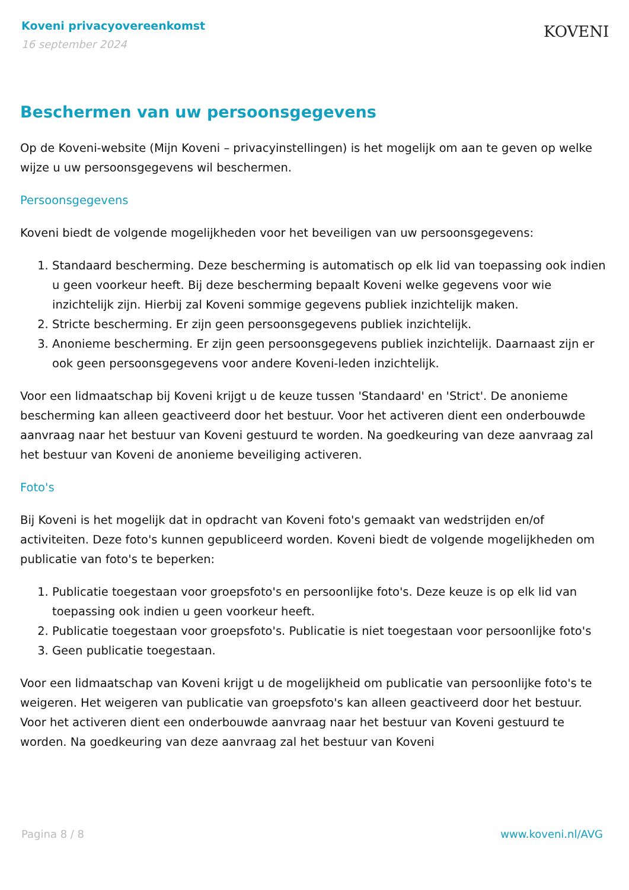Koveni privacyovereenkomst
16 september 2024
KOVENI
Beschermen van uw persoonsgegevens
Op de Koveni-website (Mijn Koveni – privacyinstellingen) is het mogelijk om aan te geven op welke wijze u uw persoonsgegevens wil beschermen.
Persoonsgegevens
Koveni biedt de volgende mogelijkheden voor het beveiligen van uw persoonsgegevens:
1. Standaard bescherming. Deze bescherming is automatisch op elk lid van toepassing ook indien u geen voorkeur heeft. Bij deze bescherming bepaalt Koveni welke gegevens voor wie inzichtelijk zijn. Hierbij zal Koveni sommige gegevens publiek inzichtelijk maken.
2. Stricte bescherming. Er zijn geen persoonsgegevens publiek inzichtelijk.
3. Anonieme bescherming. Er zijn geen persoonsgegevens publiek inzichtelijk. Daarnaast zijn er ook geen persoonsgegevens voor andere Koveni-leden inzichtelijk.
Voor een lidmaatschap bij Koveni krijgt u de keuze tussen 'Standaard' en 'Strict'. De anonieme bescherming kan alleen geactiveerd door het bestuur. Voor het activeren dient een onderbouwde aanvraag naar het bestuur van Koveni gestuurd te worden. Na goedkeuring van deze aanvraag zal het bestuur van Koveni de anonieme beveiliging activeren.
Foto's
Bij Koveni is het mogelijk dat in opdracht van Koveni foto's gemaakt van wedstrijden en/of activiteiten. Deze foto's kunnen gepubliceerd worden. Koveni biedt de volgende mogelijkheden om publicatie van foto's te beperken:
1. Publicatie toegestaan voor groepsfoto's en persoonlijke foto's. Deze keuze is op elk lid van toepassing ook indien u geen voorkeur heeft.
2. Publicatie toegestaan voor groepsfoto's. Publicatie is niet toegestaan voor persoonlijke foto's
3. Geen publicatie toegestaan.
Voor een lidmaatschap van Koveni krijgt u de mogelijkheid om publicatie van persoonlijke foto's te weigeren. Het weigeren van publicatie van groepsfoto's kan alleen geactiveerd door het bestuur. Voor het activeren dient een onderbouwde aanvraag naar het bestuur van Koveni gestuurd te worden. Na goedkeuring van deze aanvraag zal het bestuur van Koveni
Pagina 8 / 8 www.koveni.nl/AVG